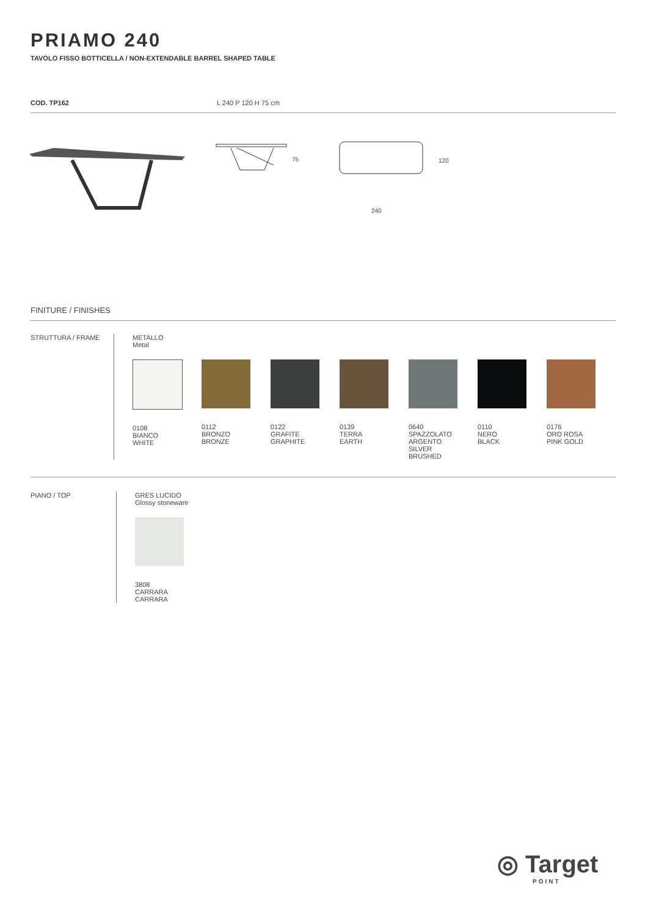PRIAMO 240
TAVOLO FISSO BOTTICELLA / NON-EXTENDABLE BARREL SHAPED TABLE
COD. TP162 L 240 P 120 H 75 cm
75
120
240
FINITURE / FINISHES
STRUTTURA / FRAME METALLO
Metal
0108
BIANCO
WHITE
0112
BRONZO
BRONZE
0122
GRAFITE
GRAPHITE
0139
TERRA
EARTH
0640
SPAZZOLATO
ARGENTO
SILVER
BRUSHED
0110
NERO
BLACK
0176
ORO ROSA
PINK GOLD
PIANO / TOP GRES LUCIDO
Glossy stoneware
3808
CARRARA
CARRARA
◎ Target
POINT